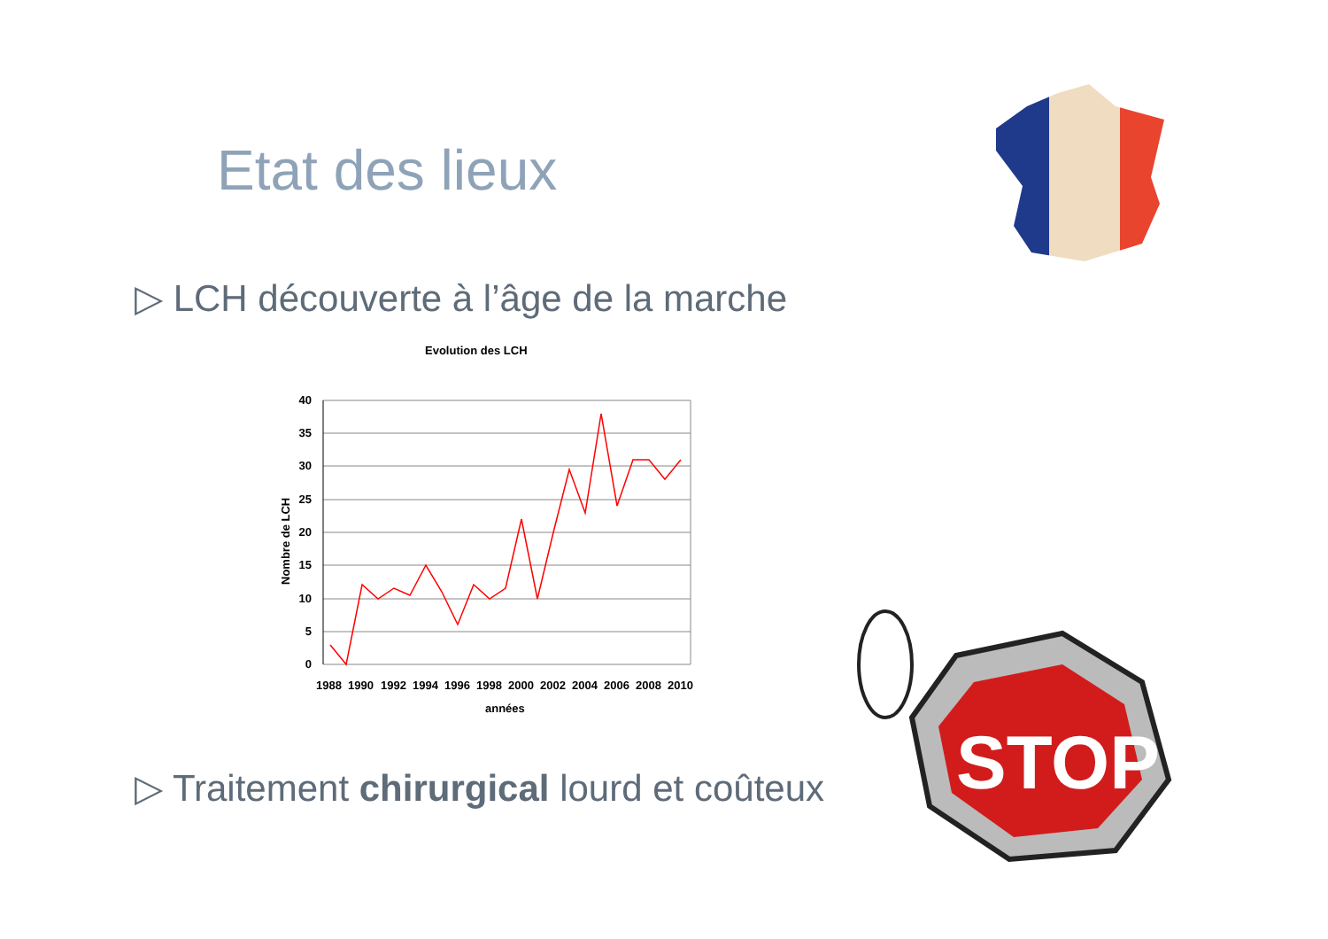Etat des lieux
▷ LCH découverte à l’âge de la marche
Evolution des LCH
40
35
30
25
20
15
10
5
0
1988
1990
1992
1994
1996
1998
2000
2002
2004
2006
2008
2010
années
Nombre de LCH
▷ Traitement chirurgical lourd et coûteux
STOP